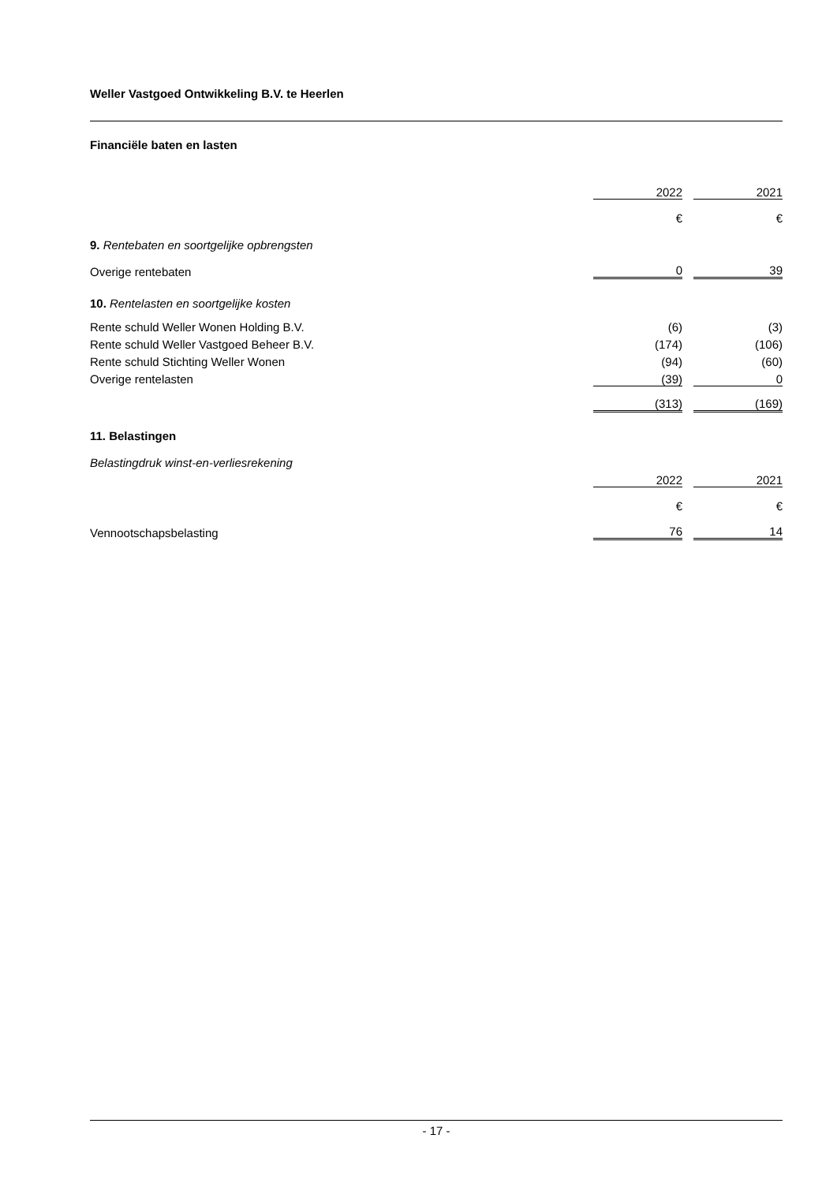Weller Vastgoed Ontwikkeling B.V. te Heerlen
Financiële baten en lasten
| | 2022 | | 2021 |
| | € | | € |
| 9. Rentebaten en soortgelijke opbrengsten | | | |
| Overige rentebaten | 0 | | 39 |
| 10. Rentelasten en soortgelijke kosten | | | |
| Rente schuld Weller Wonen Holding B.V. | (6) | | (3) |
| Rente schuld Weller Vastgoed Beheer B.V. | (174) | | (106) |
| Rente schuld Stichting Weller Wonen | (94) | | (60) |
| Overige rentelasten | (39) | | 0 |
| | (313) | | (169) |
| 11. Belastingen | | | |
| Belastingdruk winst-en-verliesrekening | | | |
| | 2022 | | 2021 |
| | € | | € |
| Vennootschapsbelasting | 76 | | 14 |
- 17 -